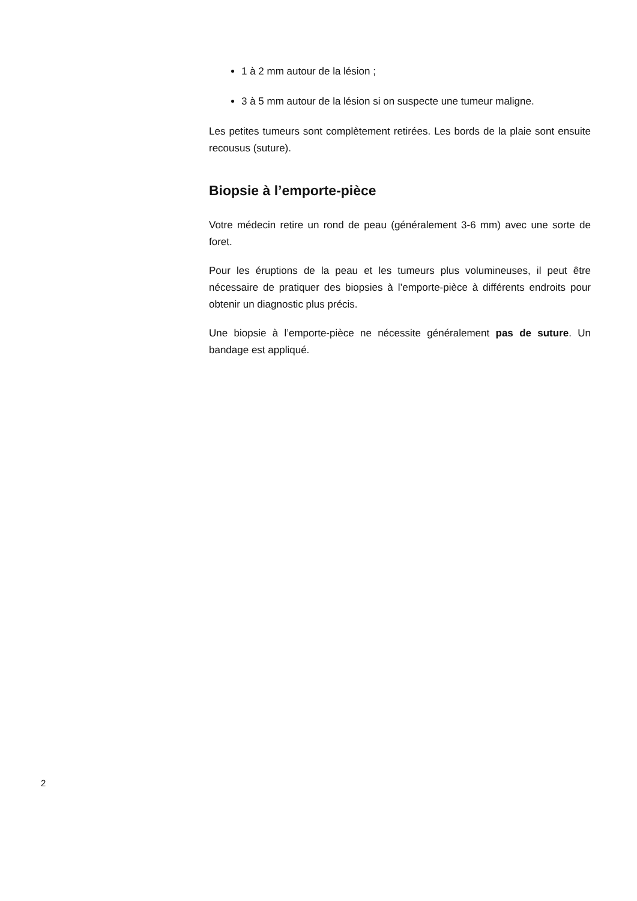1 à 2 mm autour de la lésion ;
3 à 5 mm autour de la lésion si on suspecte une tumeur maligne.
Les petites tumeurs sont complètement retirées. Les bords de la plaie sont ensuite recousus (suture).
Biopsie à l’emporte-pièce
Votre médecin retire un rond de peau (généralement 3-6 mm) avec une sorte de foret.
Pour les éruptions de la peau et les tumeurs plus volumineuses, il peut être nécessaire de pratiquer des biopsies à l’emporte-pièce à différents endroits pour obtenir un diagnostic plus précis.
Une biopsie à l’emporte-pièce ne nécessite généralement pas de suture. Un bandage est appliqué.
2